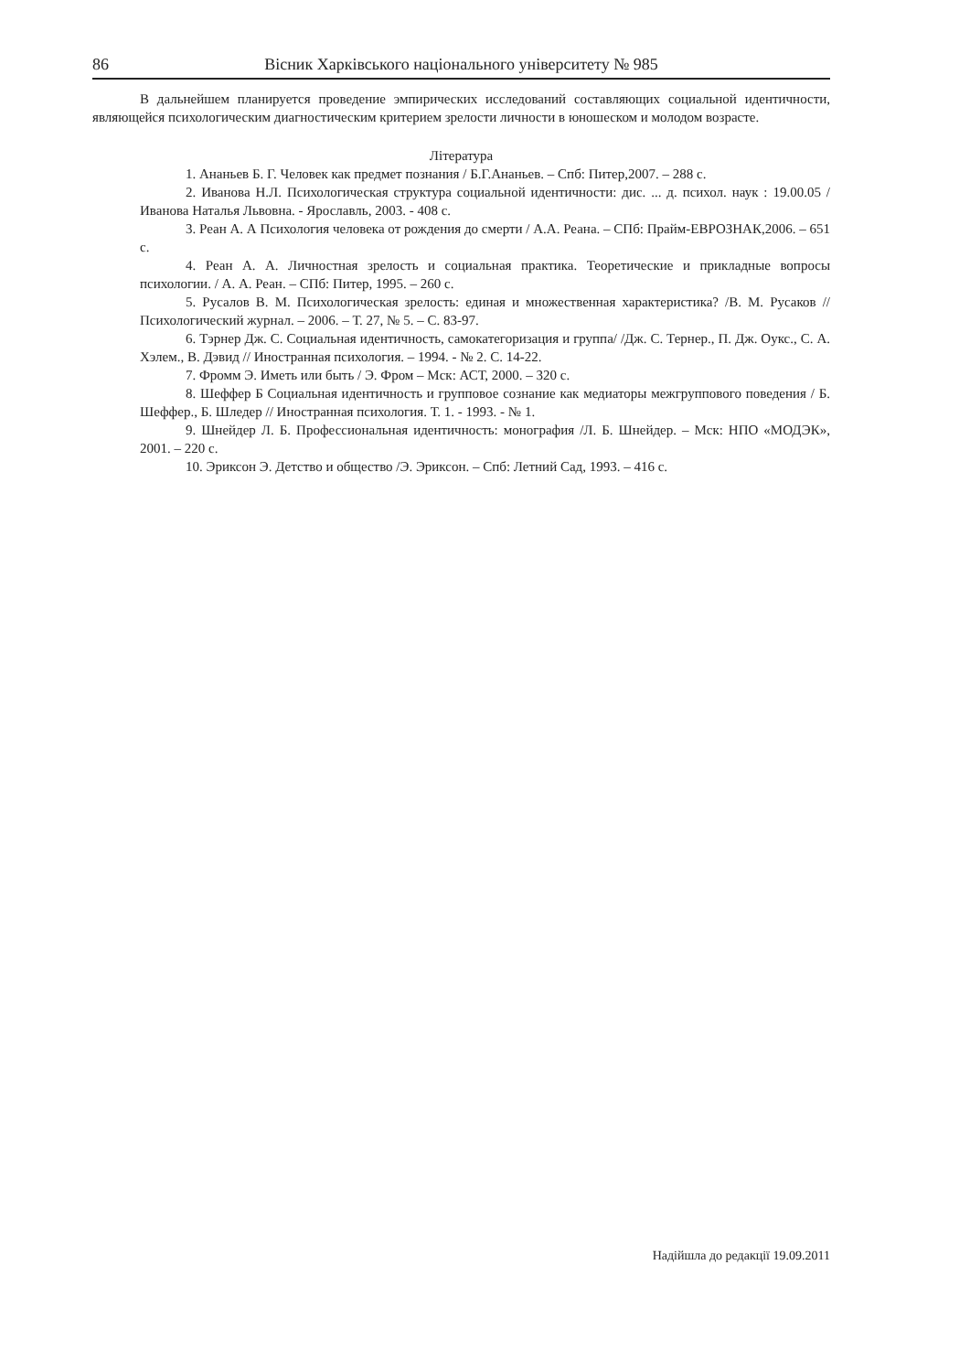86 Вісник Харківського національного університету № 985
В дальнейшем планируется проведение эмпирических исследований составляющих социальной идентичности, являющейся психологическим диагностическим критерием зрелости личности в юношеском и молодом возрасте.
Література
1. Ананьев Б. Г. Человек как предмет познания / Б.Г.Ананьев. – Спб: Питер,2007. – 288 с.
2. Иванова Н.Л. Психологическая структура социальной идентичности: дис. ... д. психол. наук : 19.00.05 / Иванова Наталья Львовна. - Ярославль, 2003. - 408 с.
3. Реан А. А Психология человека от рождения до смерти / А.А. Реана. – СПб: Прайм-ЕВРОЗНАК,2006. – 651 с.
4. Реан А. А. Личностная зрелость и социальная практика. Теоретические и прикладные вопросы психологии. / А. А. Реан. – СПб: Питер, 1995. – 260 с.
5. Русалов В. М. Психологическая зрелость: единая и множественная характеристика? /В. М. Русаков // Психологический журнал. – 2006. – Т. 27, № 5. – С. 83-97.
6. Тэрнер Дж. С. Социальная идентичность, самокатегоризация и группа/ /Дж. С. Тернер., П. Дж. Оукс., С. А. Хэлем., В. Дэвид // Иностранная психология. – 1994. - № 2. С. 14-22.
7. Фромм Э. Иметь или быть / Э. Фром – Мск: АСТ, 2000. – 320 с.
8. Шеффер Б Социальная идентичность и групповое сознание как медиаторы межгруппового поведения / Б. Шеффер., Б. Шледер // Иностранная психология. Т. 1. - 1993. - № 1.
9. Шнейдер Л. Б. Профессиональная идентичность: монография /Л. Б. Шнейдер. – Мск: НПО «МОДЭК», 2001. – 220 с.
10. Эриксон Э. Детство и общество /Э. Эриксон. – Спб: Летний Сад, 1993. – 416 с.
Надійшла до редакції 19.09.2011